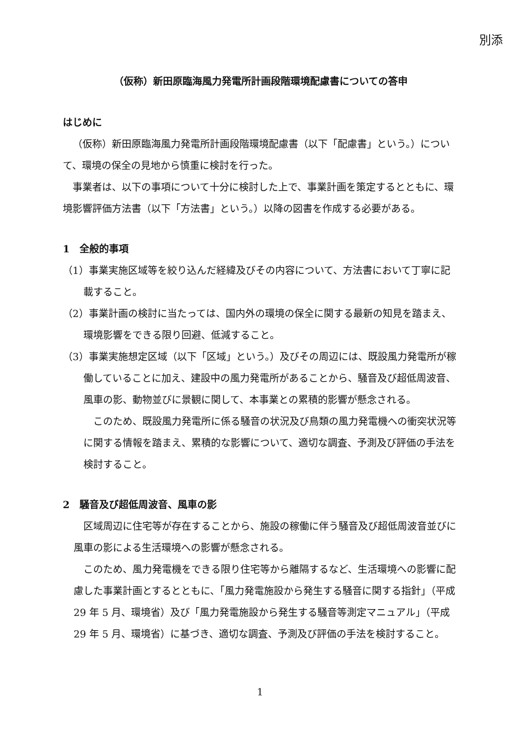別添
（仮称）新田原臨海風力発電所計画段階環境配慮書についての答申
はじめに
（仮称）新田原臨海風力発電所計画段階環境配慮書（以下「配慮書」という。）について、環境の保全の見地から慎重に検討を行った。
事業者は、以下の事項について十分に検討した上で、事業計画を策定するとともに、環境影響評価方法書（以下「方法書」という。）以降の図書を作成する必要がある。
1　全般的事項
（1）事業実施区域等を絞り込んだ経緯及びその内容について、方法書において丁寧に記載すること。
（2）事業計画の検討に当たっては、国内外の環境の保全に関する最新の知見を踏まえ、環境影響をできる限り回避、低減すること。
（3）事業実施想定区域（以下「区域」という。）及びその周辺には、既設風力発電所が稼働していることに加え、建設中の風力発電所があることから、騒音及び超低周波音、風車の影、動物並びに景観に関して、本事業との累積的影響が懸念される。
このため、既設風力発電所に係る騒音の状況及び鳥類の風力発電機への衝突状況等に関する情報を踏まえ、累積的な影響について、適切な調査、予測及び評価の手法を検討すること。
2　騒音及び超低周波音、風車の影
区域周辺に住宅等が存在することから、施設の稼働に伴う騒音及び超低周波音並びに風車の影による生活環境への影響が懸念される。
このため、風力発電機をできる限り住宅等から離隔するなど、生活環境への影響に配慮した事業計画とするとともに、「風力発電施設から発生する騒音に関する指針」（平成 29 年 5 月、環境省）及び「風力発電施設から発生する騒音等測定マニュアル」（平成 29 年 5 月、環境省）に基づき、適切な調査、予測及び評価の手法を検討すること。
1